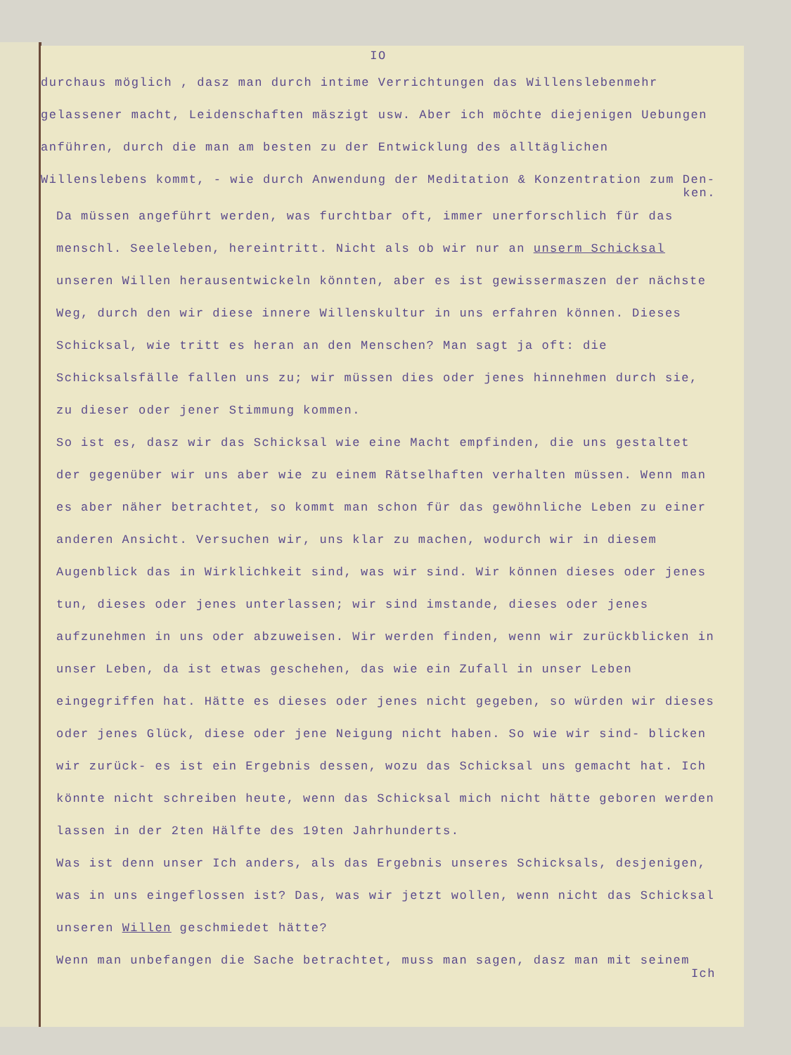IO
durchaus möglich , dasz man durch intime Verrichtungen das Willenslebenmehr gelassener macht, Leidenschaften mäszigt usw. Aber ich möchte diejenigen Uebungen anführen, durch die man am besten zu der Entwicklung des alltäglichen Willenslebens kommt, - wie durch Anwendung der Meditation & Konzentration zum Den-
ken.
Da müssen angeführt werden, was furchtbar oft, immer unerforschlich für das menschl. Seeleleben, hereintritt. Nicht als ob wir nur an unserm Schicksal unseren Willen herausentwickeln könnten, aber es ist gewissermaszen der nächste Weg, durch den wir diese innere Willenskultur in uns erfahren können. Dieses Schicksal, wie tritt es heran an den Menschen? Man sagt ja oft: die Schicksalsfälle fallen uns zu; wir müssen dies oder jenes hinnehmen durch sie, zu dieser oder jener Stimmung kommen.
So ist es, dasz wir das Schicksal wie eine Macht empfinden, die uns gestaltet der gegenüber wir uns aber wie zu einem Rätselhaften verhalten müssen. Wenn man es aber näher betrachtet, so kommt man schon für das gewöhnliche Leben zu einer anderen Ansicht. Versuchen wir, uns klar zu machen, wodurch wir in diesem Augenblick das in Wirklichkeit sind, was wir sind. Wir können dieses oder jenes tun, dieses oder jenes unterlassen; wir sind imstande, dieses oder jenes aufzunehmen in uns oder abzuweisen. Wir werden finden, wenn wir zurückblicken in unser Leben, da ist etwas geschehen, das wie ein Zufall in unser Leben eingegriffen hat. Hätte es dieses oder jenes nicht gegeben, so würden wir dieses oder jenes Glück, diese oder jene Neigung nicht haben. So wie wir sind- blicken wir zurück- es ist ein Ergebnis dessen, wozu das Schicksal uns gemacht hat. Ich könnte nicht schreiben heute, wenn das Schicksal mich nicht hätte geboren werden lassen in der 2ten Hälfte des 19ten Jahrhunderts.
Was ist denn unser Ich anders, als das Ergebnis unseres Schicksals, desjenigen, was in uns eingeflossen ist? Das, was wir jetzt wollen, wenn nicht das Schicksal unseren Willen geschmiedet hätte?
Wenn man unbefangen die Sache betrachtet, muss man sagen, dasz man mit seinem
Ich